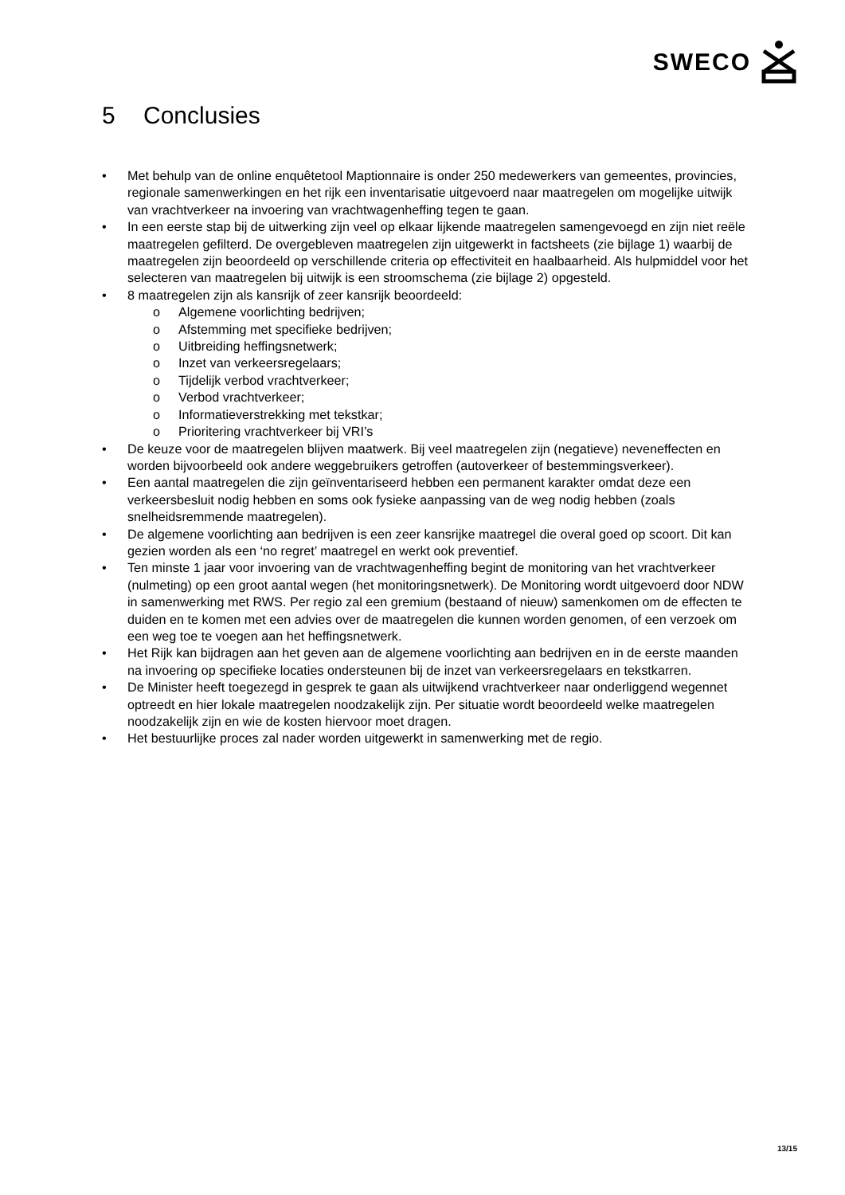SWECO
5 Conclusies
• Met behulp van de online enquêtetool Maptionnaire is onder 250 medewerkers van gemeentes, provincies, regionale samenwerkingen en het rijk een inventarisatie uitgevoerd naar maatregelen om mogelijke uitwijk van vrachtverkeer na invoering van vrachtwagenheffing tegen te gaan.
• In een eerste stap bij de uitwerking zijn veel op elkaar lijkende maatregelen samengevoegd en zijn niet reële maatregelen gefilterd. De overgebleven maatregelen zijn uitgewerkt in factsheets (zie bijlage 1) waarbij de maatregelen zijn beoordeeld op verschillende criteria op effectiviteit en haalbaarheid. Als hulpmiddel voor het selecteren van maatregelen bij uitwijk is een stroomschema (zie bijlage 2) opgesteld.
• 8 maatregelen zijn als kansrijk of zeer kansrijk beoordeeld:
o Algemene voorlichting bedrijven;
o Afstemming met specifieke bedrijven;
o Uitbreiding heffingsnetwerk;
o Inzet van verkeersregelaars;
o Tijdelijk verbod vrachtverkeer;
o Verbod vrachtverkeer;
o Informatieverstrekking met tekstkar;
o Prioritering vrachtverkeer bij VRI’s
• De keuze voor de maatregelen blijven maatwerk. Bij veel maatregelen zijn (negatieve) neveneffecten en worden bijvoorbeeld ook andere weggebruikers getroffen (autoverkeer of bestemmingsverkeer).
• Een aantal maatregelen die zijn geïnventariseerd hebben een permanent karakter omdat deze een verkeersbesluit nodig hebben en soms ook fysieke aanpassing van de weg nodig hebben (zoals snelheidsremmende maatregelen).
• De algemene voorlichting aan bedrijven is een zeer kansrijke maatregel die overal goed op scoort. Dit kan gezien worden als een ‘no regret’ maatregel en werkt ook preventief.
• Ten minste 1 jaar voor invoering van de vrachtwagenheffing begint de monitoring van het vrachtverkeer (nulmeting) op een groot aantal wegen (het monitoringsnetwerk). De Monitoring wordt uitgevoerd door NDW in samenwerking met RWS. Per regio zal een gremium (bestaand of nieuw) samenkomen om de effecten te duiden en te komen met een advies over de maatregelen die kunnen worden genomen, of een verzoek om een weg toe te voegen aan het heffingsnetwerk.
• Het Rijk kan bijdragen aan het geven aan de algemene voorlichting aan bedrijven en in de eerste maanden na invoering op specifieke locaties ondersteunen bij de inzet van verkeersregelaars en tekstkarren.
• De Minister heeft toegezegd in gesprek te gaan als uitwijkend vrachtverkeer naar onderliggend wegennet optreedt en hier lokale maatregelen noodzakelijk zijn. Per situatie wordt beoordeeld welke maatregelen noodzakelijk zijn en wie de kosten hiervoor moet dragen.
• Het bestuurlijke proces zal nader worden uitgewerkt in samenwerking met de regio.
13/15